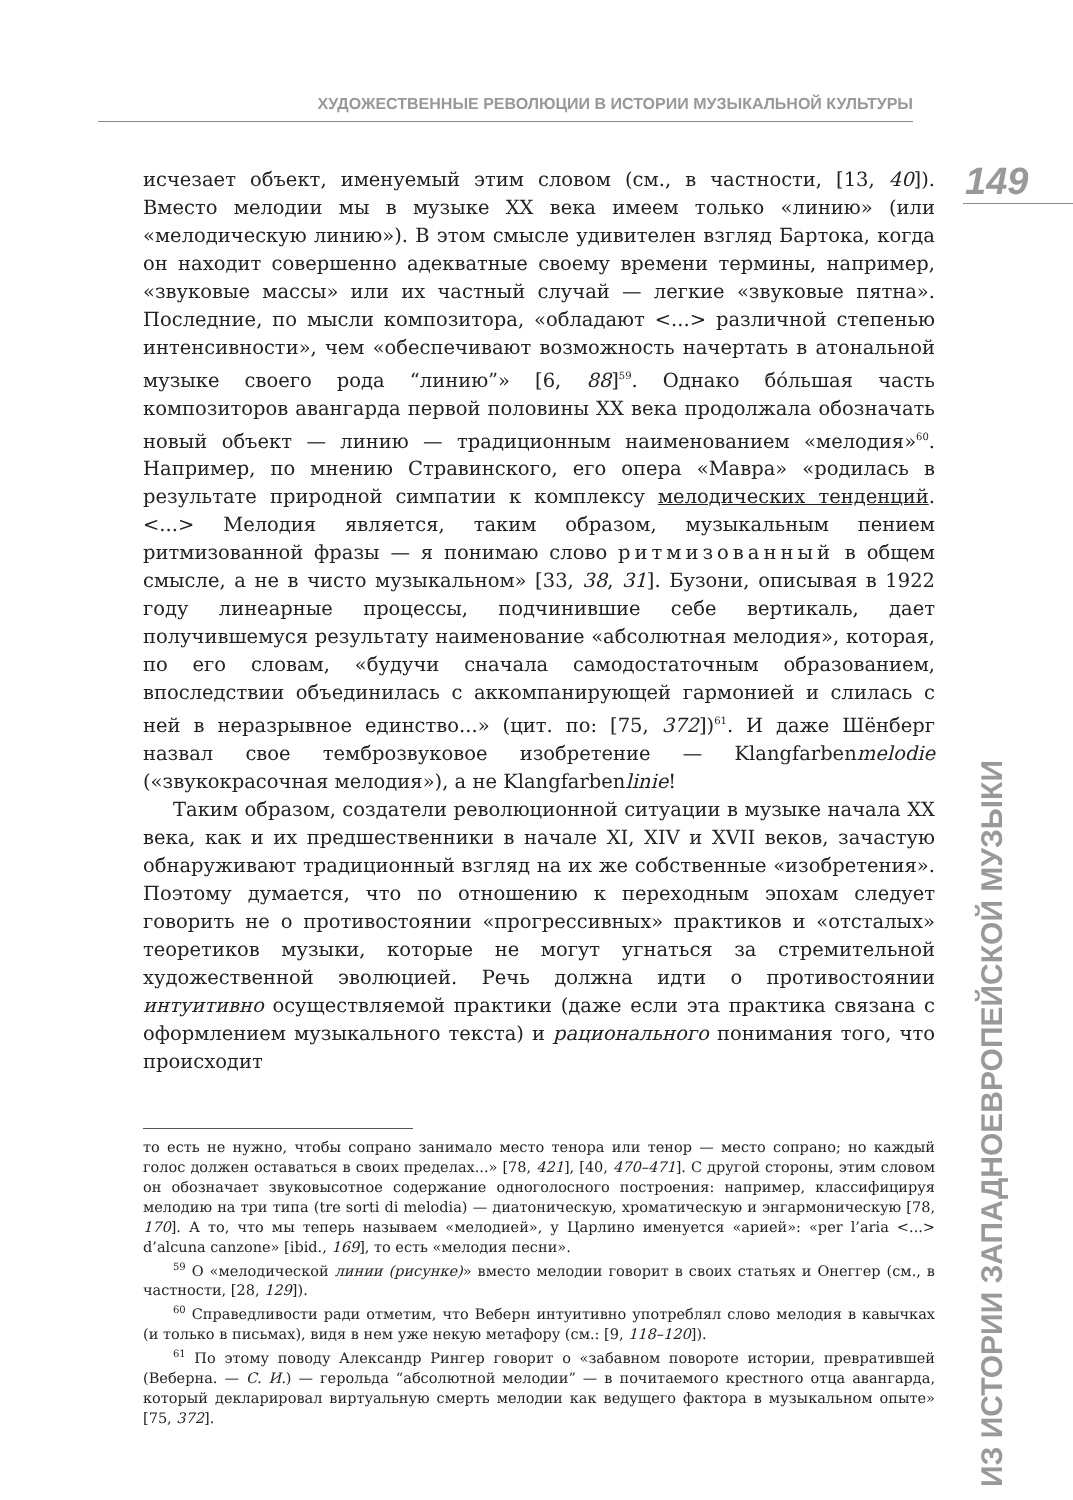ХУДОЖЕСТВЕННЫЕ РЕВОЛЮЦИИ В ИСТОРИИ МУЗЫКАЛЬНОЙ КУЛЬТУРЫ
149
ИЗ ИСТОРИИ ЗАПАДНОЕВРОПЕЙСКОЙ МУЗЫКИ
исчезает объект, именуемый этим словом (см., в частности, [13, 40]). Вместо мелодии мы в музыке XX века имеем только «линию» (или «мелодическую линию»). В этом смысле удивителен взгляд Бартока, когда он находит совершенно адекватные своему времени термины, например, «звуковые массы» или их частный случай — легкие «звуковые пятна». Последние, по мысли композитора, «обладают <...> различной степенью интенсивности», чем «обеспечивают возможность начертать в атональной музыке своего рода “линию”» [6, 88]<sup>59</sup>. Однако бóльшая часть композиторов авангарда первой половины XX века продолжала обозначать новый объект — линию — традиционным наименованием «мелодия»<sup>60</sup>. Например, по мнению Стравинского, его опера «Мавра» «родилась в результате природной симпатии к комплексу мелодических тенденций. <...> Мелодия является, таким образом, музыкальным пением ритмизованной фразы — я понимаю слово ритмизованный в общем смысле, а не в чисто музыкальном» [33, 38, 31]. Бузони, описывая в 1922 году линеарные процессы, подчинившие себе вертикаль, дает получившемуся результату наименование «абсолютная мелодия», которая, по его словам, «будучи сначала самодостаточным образованием, впоследствии объединилась с аккомпанирующей гармонией и слилась с ней в неразрывное единство...» (цит. по: [75, 372])<sup>61</sup>. И даже Шёнберг назвал свое темброзвуковое изобретение — Klangfarbenmelodie («звукокрасочная мелодия»), а не Klangfarbenlinie!
Таким образом, создатели революционной ситуации в музыке начала XX века, как и их предшественники в начале XI, XIV и XVII веков, зачастую обнаруживают традиционный взгляд на их же собственные «изобретения». Поэтому думается, что по отношению к переходным эпохам следует говорить не о противостоянии «прогрессивных» практиков и «отсталых» теоретиков музыки, которые не могут угнаться за стремительной художественной эволюцией. Речь должна идти о противостоянии интуитивно осуществляемой практики (даже если эта практика связана с оформлением музыкального текста) и рационального понимания того, что происходит
то есть не нужно, чтобы сопрано занимало место тенора или тенор — место сопрано; но каждый голос должен оставаться в своих пределах...» [78, 421], [40, 470–471]. С другой стороны, этим словом он обозначает звуковысотное содержание одноголосного построения: например, классифицируя мелодию на три типа (tre sorti di melodia) — диатоническую, хроматическую и энгармоническую [78, 170]. А то, что мы теперь называем «мелодией», у Царлино именуется «арией»: «per l’aria <...> d’alcuna canzone» [ibid., 169], то есть «мелодия песни».
<sup>59</sup> О «мелодической линии (рисунке)» вместо мелодии говорит в своих статьях и Онеггер (см., в частности, [28, 129]).
<sup>60</sup> Справедливости ради отметим, что Веберн интуитивно употреблял слово мелодия в кавычках (и только в письмах), видя в нем уже некую метафору (см.: [9, 118–120]).
<sup>61</sup> По этому поводу Александр Рингер говорит о «забавном повороте истории, превратившей (Веберна. — С. И.) — герольда “абсолютной мелодии” — в почитаемого крестного отца авангарда, который декларировал виртуальную смерть мелодии как ведущего фактора в музыкальном опыте» [75, 372].